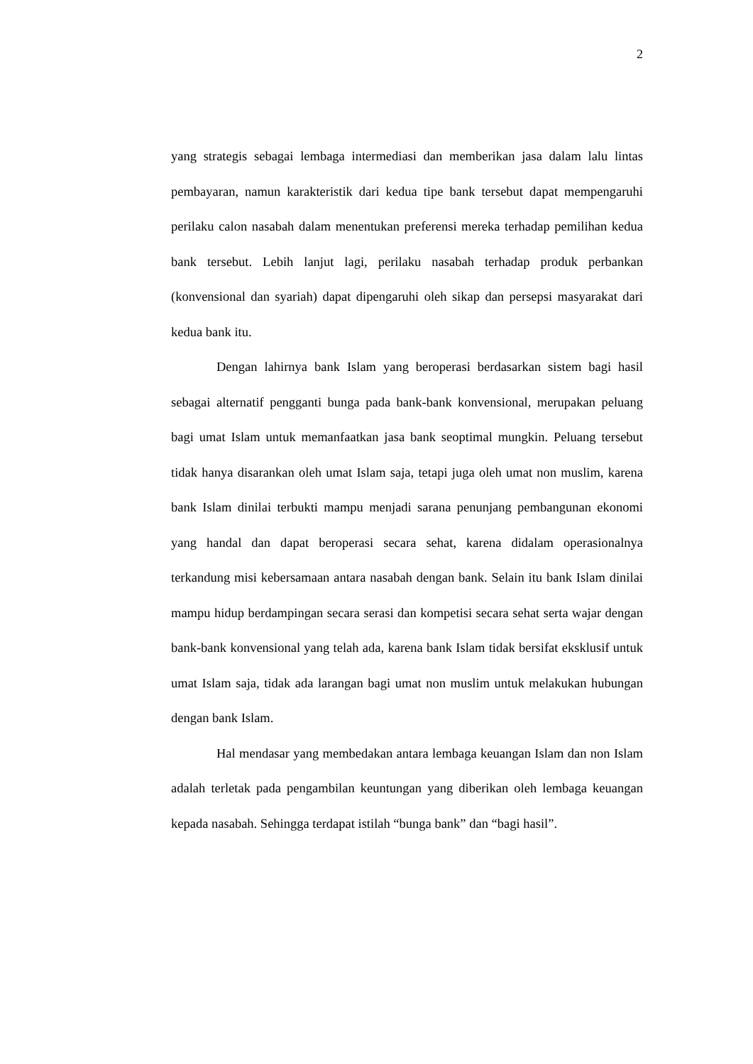2
yang strategis sebagai lembaga intermediasi dan memberikan jasa dalam lalu lintas pembayaran, namun karakteristik dari kedua tipe bank tersebut dapat mempengaruhi perilaku calon nasabah dalam menentukan preferensi mereka terhadap pemilihan kedua bank tersebut. Lebih lanjut lagi, perilaku nasabah terhadap produk perbankan (konvensional dan syariah) dapat dipengaruhi oleh sikap dan persepsi masyarakat dari kedua bank itu.
Dengan lahirnya bank Islam yang beroperasi berdasarkan sistem bagi hasil sebagai alternatif pengganti bunga pada bank-bank konvensional, merupakan peluang bagi umat Islam untuk memanfaatkan jasa bank seoptimal mungkin. Peluang tersebut tidak hanya disarankan oleh umat Islam saja, tetapi juga oleh umat non muslim, karena bank Islam dinilai terbukti mampu menjadi sarana penunjang pembangunan ekonomi yang handal dan dapat beroperasi secara sehat, karena didalam operasionalnya terkandung misi kebersamaan antara nasabah dengan bank. Selain itu bank Islam dinilai mampu hidup berdampingan secara serasi dan kompetisi secara sehat serta wajar dengan bank-bank konvensional yang telah ada, karena bank Islam tidak bersifat eksklusif untuk umat Islam saja, tidak ada larangan bagi umat non muslim untuk melakukan hubungan dengan bank Islam.
Hal mendasar yang membedakan antara lembaga keuangan Islam dan non Islam adalah terletak pada pengambilan keuntungan yang diberikan oleh lembaga keuangan kepada nasabah. Sehingga terdapat istilah “bunga bank” dan “bagi hasil”.